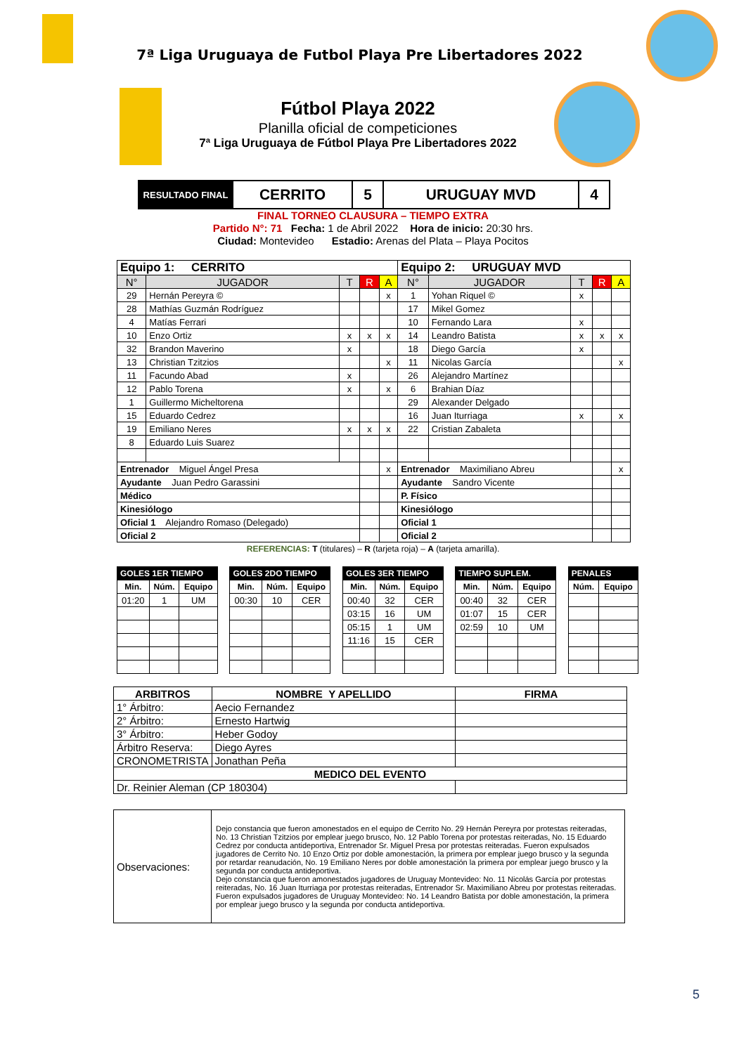7ª Liga Uruguaya de Futbol Playa Pre Libertadores 2022
Fútbol Playa 2022
Planilla oficial de competiciones
7ª Liga Uruguaya de Fútbol Playa Pre Libertadores 2022
| RESULTADO FINAL | CERRITO | 5 | URUGUAY MVD | 4 |
FINAL TORNEO CLAUSURA – TIEMPO EXTRA
Partido N°: 71 Fecha: 1 de Abril 2022 Hora de inicio: 20:30 hrs.
Ciudad: Montevideo Estadio: Arenas del Plata – Playa Pocitos
| Equipo 1: CERRITO | | | | | Equipo 2: URUGUAY MVD | | | | |
| N° | JUGADOR | T | R | A | N° | JUGADOR | T | R | A |
| 29 | Hernán Pereyra © | | | x | 1 | Yohan Riquel © | x | | |
| 28 | Mathías Guzmán Rodríguez | | | | 17 | Mikel Gomez | | | |
| 4 | Matías Ferrari | | | | 10 | Fernando Lara | x | | |
| 10 | Enzo Ortiz | x | x | x | 14 | Leandro Batista | x | x | x |
| 32 | Brandon Maverino | x | | | 18 | Diego García | x | | |
| 13 | Christian Tzitzios | | | x | 11 | Nicolas García | | | x |
| 11 | Facundo Abad | x | | | 26 | Alejandro Martínez | | | |
| 12 | Pablo Torena | x | | x | 6 | Brahian Díaz | | | |
| 1 | Guillermo Micheltorena | | | | 29 | Alexander Delgado | | | |
| 15 | Eduardo Cedrez | | | | 16 | Juan Iturriaga | x | | x |
| 19 | Emiliano Neres | x | x | x | 22 | Cristian Zabaleta | | | |
| 8 | Eduardo Luis Suarez | | | | | | | | |
| Entrenador Miguel Ángel Presa | | | | x | Entrenador Maximiliano Abreu | | | | x |
| Ayudante Juan Pedro Garassini | | | | | Ayudante Sandro Vicente | | | | |
| Médico | | | | | P. Físico | | | | |
| Kinesiólogo | | | | | Kinesiólogo | | | | |
| Oficial 1 Alejandro Romaso (Delegado) | | | | | Oficial 1 | | | | |
| Oficial 2 | | | | | Oficial 2 | | | | |
REFERENCIAS: T (titulares) – R (tarjeta roja) – A (tarjeta amarilla).
| GOLES 1ER TIEMPO | | |
| --- | --- | --- |
| Min. | Núm. | Equipo |
| 01:20 | 1 | UM |
| GOLES 2DO TIEMPO | | |
| --- | --- | --- |
| Min. | Núm. | Equipo |
| 00:30 | 10 | CER |
| GOLES 3ER TIEMPO | | |
| --- | --- | --- |
| Min. | Núm. | Equipo |
| 00:40 | 32 | CER |
| 03:15 | 16 | UM |
| 05:15 | 1 | UM |
| 11:16 | 15 | CER |
| TIEMPO SUPLEM. | | |
| --- | --- | --- |
| Min. | Núm. | Equipo |
| 00:40 | 32 | CER |
| 01:07 | 15 | CER |
| 02:59 | 10 | UM |
| PENALES | |
| --- | --- |
| Núm. | Equipo |
| ARBITROS | NOMBRE Y APELLIDO | FIRMA |
| --- | --- | --- |
| 1° Árbitro: | Aecio Fernandez | |
| 2° Árbitro: | Ernesto Hartwig | |
| 3° Árbitro: | Heber Godoy | |
| Árbitro Reserva: | Diego Ayres | |
| CRONOMETRISTA | Jonathan Peña | |
| MEDICO DEL EVENTO | | |
| Dr. Reinier Aleman (CP 180304) | | |
| Observaciones: | Dejo constancia que fueron amonestados en el equipo de Cerrito No. 29 Hernán Pereyra por protestas reiteradas, No. 13 Christian Tzitzios por emplear juego brusco, No. 12 Pablo Torena por protestas reiteradas, No. 15 Eduardo Cedrez por conducta antideportiva, Entrenador Sr. Miguel Presa por protestas reiteradas. Fueron expulsados jugadores de Cerrito No. 10 Enzo Ortiz por doble amonestación, la primera por emplear juego brusco y la segunda por retardar reanudación, No. 19 Emiliano Neres por doble amonestación la primera por emplear juego brusco y la segunda por conducta antideportiva. Dejo constancia que fueron amonestados jugadores de Uruguay Montevideo: No. 11 Nicolás García por protestas reiteradas, No. 16 Juan Iturriaga por protestas reiteradas, Entrenador Sr. Maximiliano Abreu por protestas reiteradas. Fueron expulsados jugadores de Uruguay Montevideo: No. 14 Leandro Batista por doble amonestación, la primera por emplear juego brusco y la segunda por conducta antideportiva. |
5